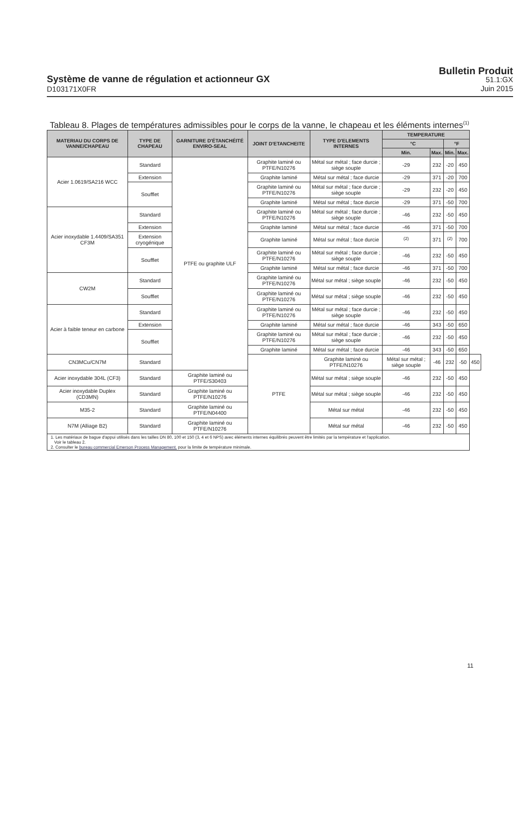Système de vanne de régulation et actionneur GX
D103171X0FR
Bulletin Produit
51.1:GX
Juin 2015
Tableau 8. Plages de températures admissibles pour le corps de la vanne, le chapeau et les éléments internes<sup>(1)</sup>
| MATERIAU DU CORPS DE VANNE/CHAPEAU | TYPE DE CHAPEAU | GARNITURE D'ÉTANCHÉITÉ ENVIRO-SEAL | JOINT D'ETANCHEITE | TYPE D'ELEMENTS INTERNES | TEMPERATURE | | | | |
| --- | --- | --- | --- | --- | --- | --- | --- | --- | --- |
| | | | | | °C | | °F | | |
| | | | | | Min. | Max. | Min. | Max. | |
| Acier 1.0619/SA216 WCC | Standard | PTFE ou graphite ULF | Graphite laminé ou PTFE/N10276 | Métal sur métal ; face durcie ; siège souple | -29 | 232 | -20 | 450 | |
| | Extension | | Graphite laminé | Métal sur métal ; face durcie | -29 | 371 | -20 | 700 | |
| | Soufflet | | Graphite laminé ou PTFE/N10276 | Métal sur métal ; face durcie ; siège souple | -29 | 232 | -20 | 450 | |
| | | | Graphite laminé | Métal sur métal ; face durcie | -29 | 371 | -50 | 700 | |
| Acier inoxydable 1.4409/SA351 CF3M | Standard | | Graphite laminé ou PTFE/N10276 | Métal sur métal ; face durcie ; siège souple | -46 | 232 | -50 | 450 | |
| | Extension | | Graphite laminé | Métal sur métal ; face durcie | -46 | 371 | -50 | 700 | |
| | Extension cryogénique | | Graphite laminé | Métal sur métal ; face durcie | <sup>(2)</sup> | 371 | <sup>(2)</sup> | 700 | |
| | Soufflet | | Graphite laminé ou PTFE/N10276 | Métal sur métal ; face durcie ; siège souple | -46 | 232 | -50 | 450 | |
| | | | Graphite laminé | Métal sur métal ; face durcie | -46 | 371 | -50 | 700 | |
| CW2M | Standard | | Graphite laminé ou PTFE/N10276 | Métal sur métal ; siège souple | -46 | 232 | -50 | 450 | |
| | Soufflet | | Graphite laminé ou PTFE/N10276 | Métal sur métal ; siège souple | -46 | 232 | -50 | 450 | |
| Acier à faible teneur en carbone | Standard | | Graphite laminé ou PTFE/N10276 | Métal sur métal ; face durcie ; siège souple | -46 | 232 | -50 | 450 | |
| | Extension | | Graphite laminé | Métal sur métal ; face durcie | -46 | 343 | -50 | 650 | |
| | Soufflet | | Graphite laminé ou PTFE/N10276 | Métal sur métal ; face durcie ; siège souple | -46 | 232 | -50 | 450 | |
| | | | Graphite laminé | Métal sur métal ; face durcie | -46 | 343 | -50 | 650 | |
| CN3MCu/CN7M | Standard | | PTFE | Graphite laminé ou PTFE/N10276 | Métal sur métal ; siège souple | -46 | 232 | -50 | 450 |
| Acier inoxydable 304L (CF3) | Standard | Graphite laminé ou PTFE/S30403 | | Métal sur métal ; siège souple | -46 | 232 | -50 | 450 | |
| Acier inoxydable Duplex (CD3MN) | Standard | Graphite laminé ou PTFE/N10276 | | Métal sur métal ; siège souple | -46 | 232 | -50 | 450 | |
| M35-2 | Standard | Graphite laminé ou PTFE/N04400 | | Métal sur métal | -46 | 232 | -50 | 450 | |
| N7M (Alliage B2) | Standard | Graphite laminé ou PTFE/N10276 | | Métal sur métal | -46 | 232 | -50 | 450 | |
| 1. Les matériaux de bague d'appui utilisés dans les tailles DN 80, 100 et 150 (3, 4 et 6 NPS) avec éléments internes équilibrés peuvent être limités par la température et l'application. Voir le tableau 2. 2. Consulter le bureau commercial Emerson Process Management. pour la limite de température minimale. | | | | | | | | | |
11